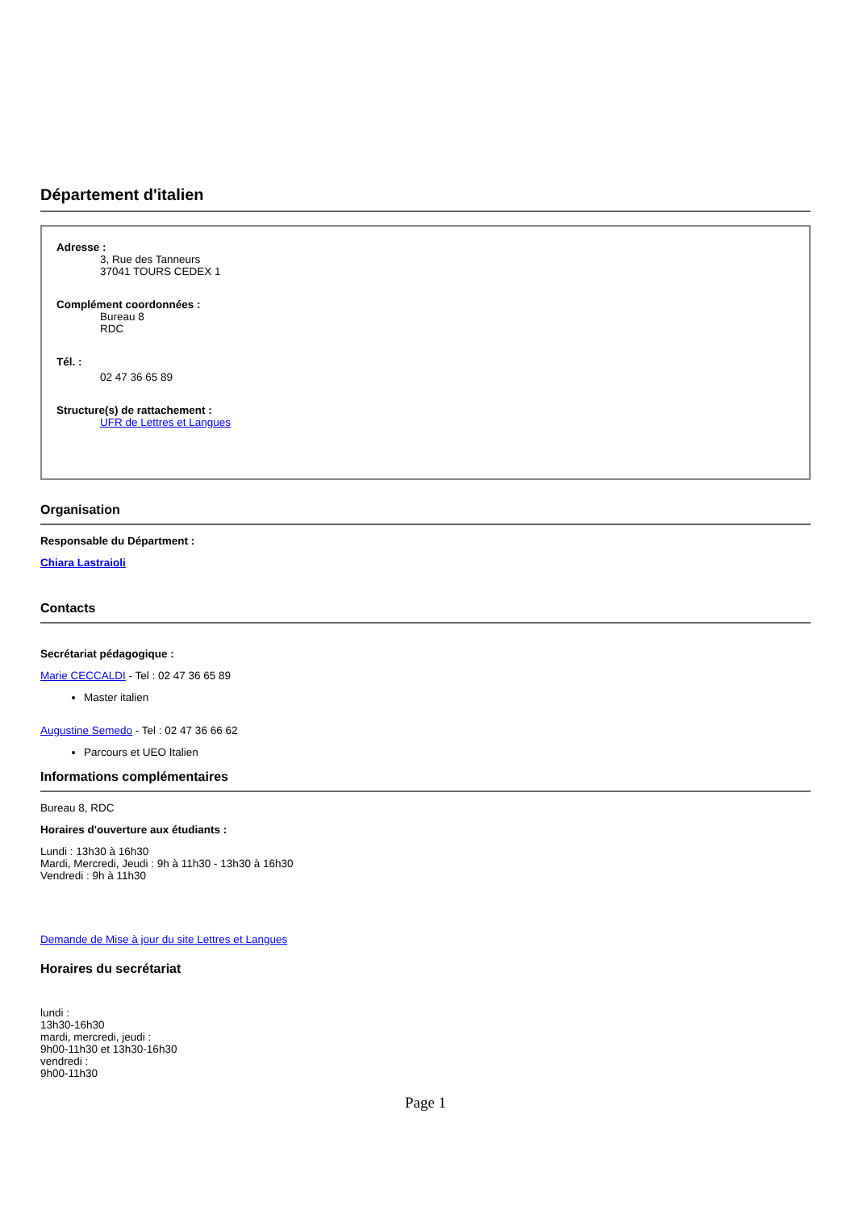Département d'italien
Adresse :
3, Rue des Tanneurs
37041 TOURS CEDEX 1
Complément coordonnées :
Bureau 8
RDC
Tél. :
02 47 36 65 89
Structure(s) de rattachement :
UFR de Lettres et Langues
Organisation
Responsable du Départment :
Chiara Lastraioli
Contacts
Secrétariat pédagogique :
Marie CECCALDI - Tel : 02 47 36 65 89
Master italien
Augustine Semedo - Tel : 02 47 36 66 62
Parcours et UEO Italien
Informations complémentaires
Bureau 8, RDC
Horaires d'ouverture aux étudiants :
Lundi : 13h30 à 16h30
Mardi, Mercredi, Jeudi : 9h à 11h30 - 13h30 à 16h30
Vendredi : 9h à 11h30
Demande de Mise à jour du site Lettres et Langues
Horaires du secrétariat
lundi :
13h30-16h30
mardi, mercredi, jeudi :
9h00-11h30 et 13h30-16h30
vendredi :
9h00-11h30
Page 1